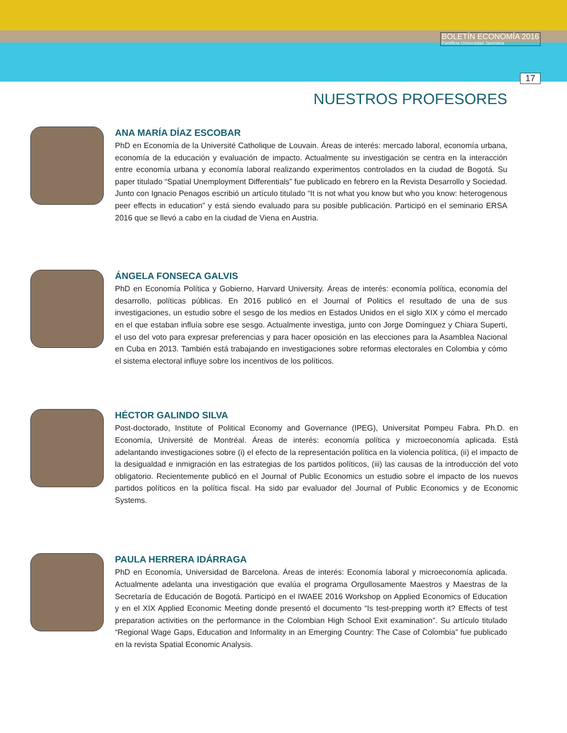BOLETÍN ECONOMÍA 2016
Pontificia Universidad Javeriana
17
NUESTROS PROFESORES
ANA MARÍA DÍAZ ESCOBAR
PhD en Economía de la Université Catholique de Louvain. Áreas de interés: mercado laboral, economía urbana, economía de la educación y evaluación de impacto. Actualmente su investigación se centra en la interacción entre economía urbana y economía laboral realizando experimentos controlados en la ciudad de Bogotá. Su paper titulado “Spatial Unemployment Differentials” fue publicado en febrero en la Revista Desarrollo y Sociedad. Junto con Ignacio Penagos escribió un artículo titulado “It is not what you know but who you know: heterogenous peer effects in education” y está siendo evaluado para su posible publicación. Participó en el seminario ERSA 2016 que se llevó a cabo en la ciudad de Viena en Austria.
ÁNGELA FONSECA GALVIS
PhD en Economía Política y Gobierno, Harvard University. Áreas de interés: economía política, economía del desarrollo, políticas públicas. En 2016 publicó en el Journal of Politics el resultado de una de sus investigaciones, un estudio sobre el sesgo de los medios en Estados Unidos en el siglo XIX y cómo el mercado en el que estaban influía sobre ese sesgo. Actualmente investiga, junto con Jorge Domínguez y Chiara Superti, el uso del voto para expresar preferencias y para hacer oposición en las elecciones para la Asamblea Nacional en Cuba en 2013. También está trabajando en investigaciones sobre reformas electorales en Colombia y cómo el sistema electoral influye sobre los incentivos de los políticos.
HÉCTOR GALINDO SILVA
Post-doctorado, Institute of Political Economy and Governance (IPEG), Universitat Pompeu Fabra. Ph.D. en Economía, Université de Montréal. Áreas de interés: economía política y microeconomía aplicada. Está adelantando investigaciones sobre (i) el efecto de la representación política en la violencia política, (ii) el impacto de la desigualdad e inmigración en las estrategias de los partidos políticos, (iii) las causas de la introducción del voto obligatorio. Recientemente publicó en el Journal of Public Economics un estudio sobre el impacto de los nuevos partidos políticos en la política fiscal. Ha sido par evaluador del Journal of Public Economics y de Economic Systems.
PAULA HERRERA IDÁRRAGA
PhD en Economía, Universidad de Barcelona. Áreas de interés: Economía laboral y microeconomía aplicada. Actualmente adelanta una investigación que evalúa el programa Orgullosamente Maestros y Maestras de la Secretaría de Educación de Bogotá. Participó en el IWAEE 2016 Workshop on Applied Economics of Education y en el XIX Applied Economic Meeting donde presentó el documento “Is test-prepping worth it? Effects of test preparation activities on the performance in the Colombian High School Exit examination”. Su artículo titulado “Regional Wage Gaps, Education and Informality in an Emerging Country: The Case of Colombia” fue publicado en la revista Spatial Economic Analysis.